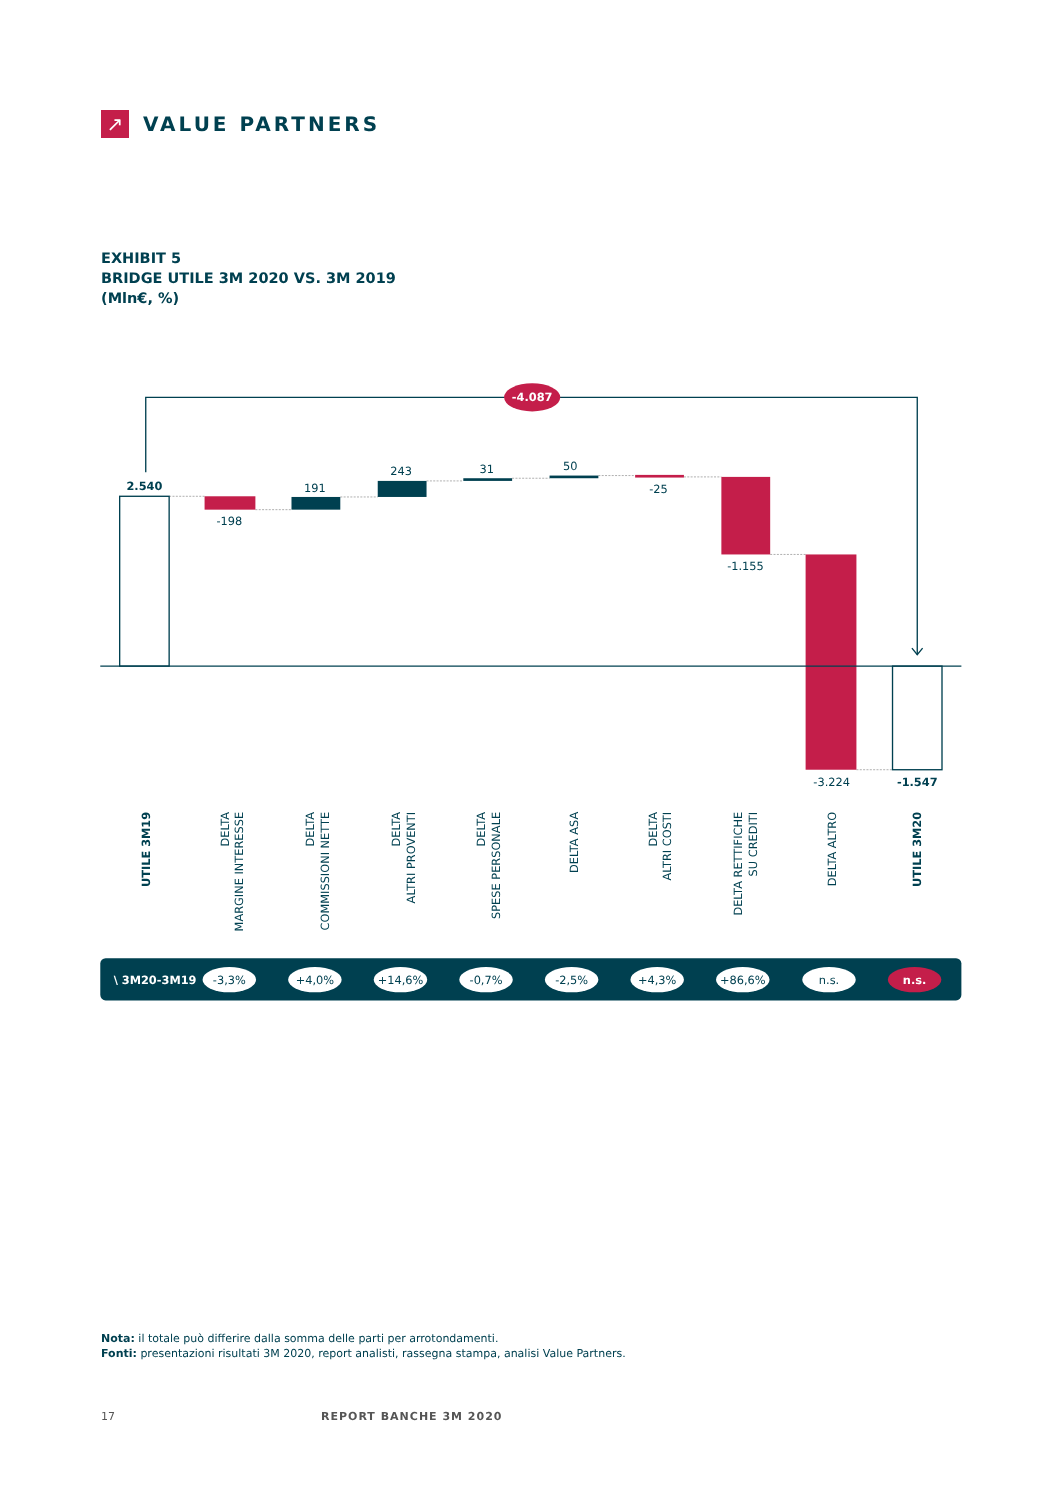↗
VALUE PARTNERS
EXHIBIT 5
BRIDGE UTILE 3M 2020 VS. 3M 2019
(Mln€, %)
-4.087
2.540
-198
191
243
31
50
-25
-1.155
-3.224
-1.547
UTILE 3M19
DELTA
MARGINE INTERESSE
DELTA
COMMISSIONI NETTE
DELTA
ALTRI PROVENTI
DELTA
SPESE PERSONALE
DELTA ASA
DELTA
ALTRI COSTI
DELTA RETTIFICHE
SU CREDITI
DELTA ALTRO
UTILE 3M20
\ 3M20-3M19
-3,3%
+4,0%
+14,6%
-0,7%
-2,5%
+4,3%
+86,6%
n.s.
n.s.
Nota: il totale può differire dalla somma delle parti per arrotondamenti.
Fonti: presentazioni risultati 3M 2020, report analisti, rassegna stampa, analisi Value Partners.
17 REPORT BANCHE 3M 2020